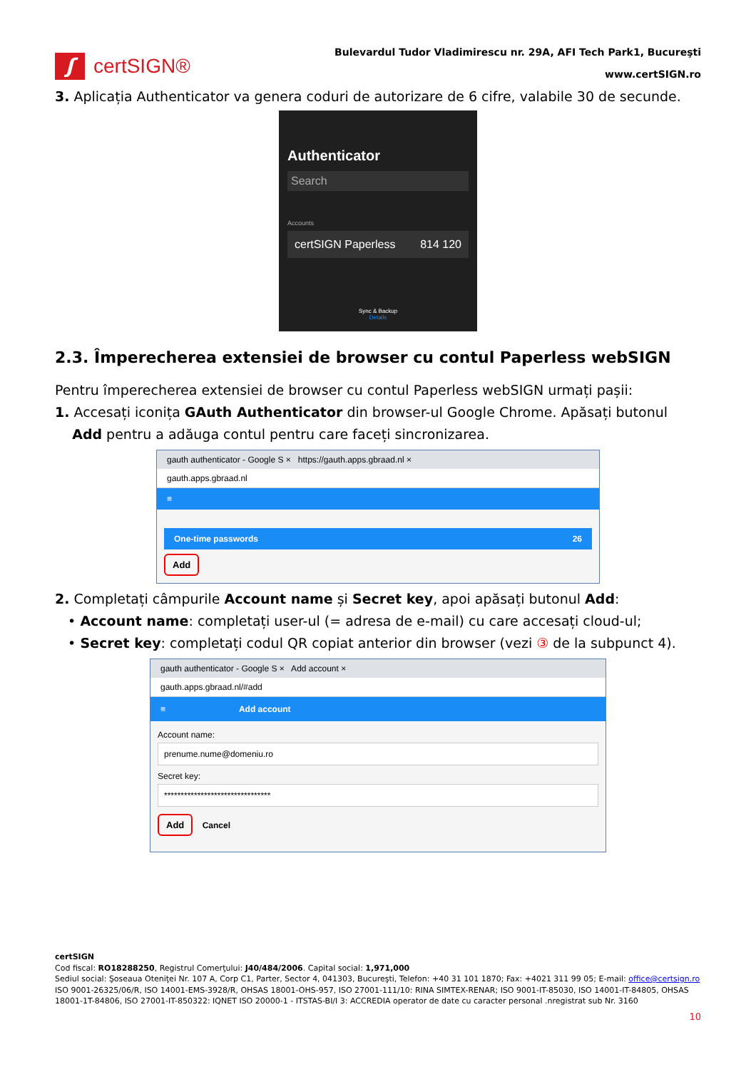ʃ
certSIGN®
Bulevardul Tudor Vladimirescu nr. 29A, AFI Tech Park1, Bucureşti
www.certSIGN.ro
3. Aplicația Authenticator va genera coduri de autorizare de 6 cifre, valabile 30 de secunde.
Authenticator
Search
Accounts
certSIGN Paperless 814 120
Sync & Backup
Details
2.3. Împerecherea extensiei de browser cu contul Paperless webSIGN
Pentru împerecherea extensiei de browser cu contul Paperless webSIGN urmați pașii:
1. Accesați iconița GAuth Authenticator din browser-ul Google Chrome. Apăsați butonul
Add pentru a adăuga contul pentru care faceți sincronizarea.
gauth authenticator - Google S × https://gauth.apps.gbraad.nl ×
gauth.apps.gbraad.nl
≡
One-time passwords 26
Add
2. Completați câmpurile Account name și Secret key, apoi apăsați butonul Add:
• Account name: completați user-ul (= adresa de e-mail) cu care accesați cloud-ul;
• Secret key: completați codul QR copiat anterior din browser (vezi ③ de la subpunct 4).
gauth authenticator - Google S × Add account ×
gauth.apps.gbraad.nl/#add
≡ Add account
Account name:
prenume.nume@domeniu.ro
Secret key:
********************************
Add
Cancel
certSIGN
Cod fiscal: RO18288250, Registrul Comerţului: J40/484/2006. Capital social: 1,971,000
Sediul social: Şoseaua Oteniţei Nr. 107 A, Corp C1, Parter, Sector 4, 041303, Bucureşti, Telefon: +40 31 101 1870; Fax: +4021 311 99 05; E-mail: office@certsign.ro
ISO 9001-26325/06/R, ISO 14001-EMS-3928/R, OHSAS 18001-OHS-957, ISO 27001-111/10: RINA SIMTEX-RENAR; ISO 9001-IT-85030, ISO 14001-IT-84805, OHSAS 18001-1T-84806, ISO 27001-IT-850322: IQNET ISO 20000-1 - ITSTAS-BI/I 3: ACCREDIA operator de date cu caracter personal .nregistrat sub Nr. 3160
10